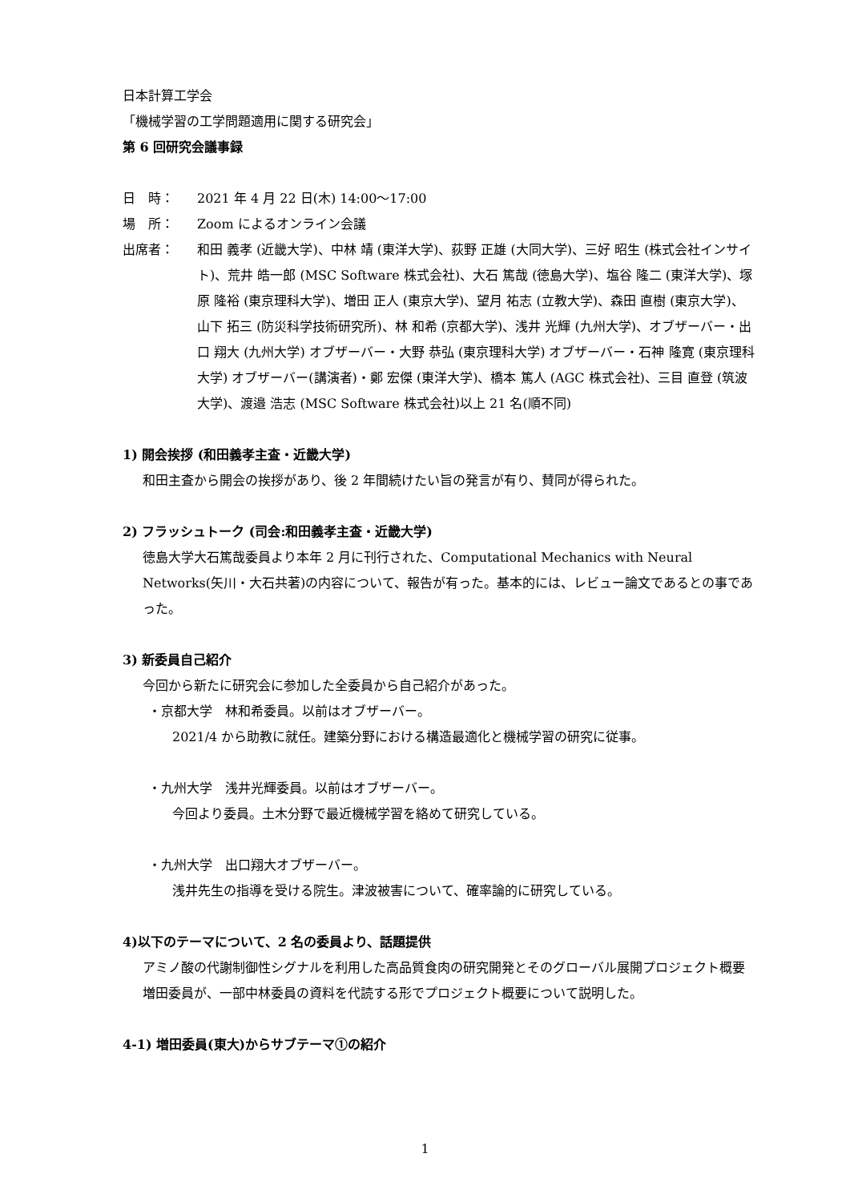日本計算工学会
「機械学習の工学問題適用に関する研究会」
第 6 回研究会議事録
日　時： 2021 年 4 月 22 日(木) 14:00～17:00
場　所： Zoom によるオンライン会議
出席者： 和田 義孝 (近畿大学)、中林 靖 (東洋大学)、荻野 正雄 (大同大学)、三好 昭生 (株式会社インサイト)、荒井 皓一郎 (MSC Software 株式会社)、大石 篤哉 (徳島大学)、塩谷 隆二 (東洋大学)、塚原 隆裕 (東京理科大学)、増田 正人 (東京大学)、望月 祐志 (立教大学)、森田 直樹 (東京大学)、山下 拓三 (防災科学技術研究所)、林 和希 (京都大学)、浅井 光輝 (九州大学)、オブザーバー・出口 翔大 (九州大学) オブザーバー・大野 恭弘 (東京理科大学) オブザーバー・石神 隆寛 (東京理科大学) オブザーバー(講演者)・鄭 宏傑 (東洋大学)、橋本 篤人 (AGC 株式会社)、三目 直登 (筑波大学)、渡邉 浩志 (MSC Software 株式会社)以上 21 名(順不同)
1) 開会挨拶 (和田義孝主査・近畿大学)
和田主査から開会の挨拶があり、後 2 年間続けたい旨の発言が有り、賛同が得られた。
2) フラッシュトーク (司会:和田義孝主査・近畿大学)
徳島大学大石篤哉委員より本年 2 月に刊行された、Computational Mechanics with Neural Networks(矢川・大石共著)の内容について、報告が有った。基本的には、レビュー論文であるとの事であった。
3) 新委員自己紹介
今回から新たに研究会に参加した全委員から自己紹介があった。
・京都大学　林和希委員。以前はオブザーバー。
2021/4 から助教に就任。建築分野における構造最適化と機械学習の研究に従事。
・九州大学　浅井光輝委員。以前はオブザーバー。
今回より委員。土木分野で最近機械学習を絡めて研究している。
・九州大学　出口翔大オブザーバー。
浅井先生の指導を受ける院生。津波被害について、確率論的に研究している。
4)以下のテーマについて、2 名の委員より、話題提供
アミノ酸の代謝制御性シグナルを利用した高品質食肉の研究開発とそのグローバル展開プロジェクト概要
増田委員が、一部中林委員の資料を代読する形でプロジェクト概要について説明した。
4-1) 増田委員(東大)からサブテーマ①の紹介
1